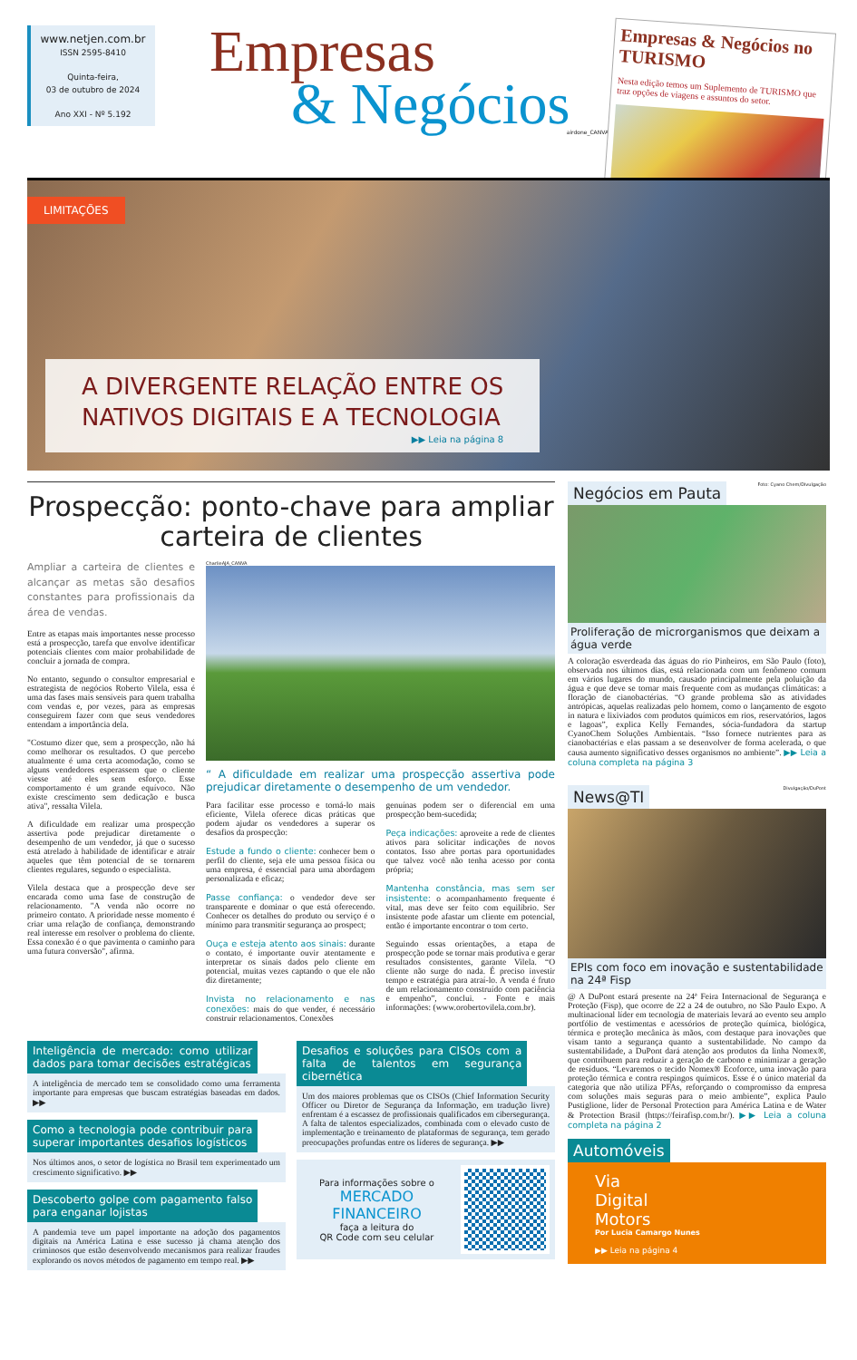www.netjen.com.br
ISSN 2595-8410
Quinta-feira,
03 de outubro de 2024
Ano XXI - Nº 5.192
Empresas
& Negócios
airdone_CANVA
Empresas & Negócios no TURISMO
Nesta edição temos um Suplemento de TURISMO que traz opções de viagens e assuntos do setor.
LIMITAÇÕES
A DIVERGENTE RELAÇÃO ENTRE OS
NATIVOS DIGITAIS E A TECNOLOGIA
▶▶ Leia na página 8
Prospecção: ponto-chave para ampliar carteira de clientes
Ampliar a carteira de clientes e alcançar as metas são desafios constantes para profissionais da área de vendas.
Entre as etapas mais importantes nesse processo está a prospecção, tarefa que envolve identificar potenciais clientes com maior probabilidade de concluir a jornada de compra.
No entanto, segundo o consultor empresarial e estrategista de negócios Roberto Vilela, essa é uma das fases mais sensíveis para quem trabalha com vendas e, por vezes, para as empresas conseguirem fazer com que seus vendedores entendam a importância dela.
"Costumo dizer que, sem a prospecção, não há como melhorar os resultados. O que percebo atualmente é uma certa acomodação, como se alguns vendedores esperassem que o cliente viesse até eles sem esforço. Esse comportamento é um grande equívoco. Não existe crescimento sem dedicação e busca ativa", ressalta Vilela.
A dificuldade em realizar uma prospecção assertiva pode prejudicar diretamente o desempenho de um vendedor, já que o sucesso está atrelado à habilidade de identificar e atrair aqueles que têm potencial de se tornarem clientes regulares, segundo o especialista.
Vilela destaca que a prospecção deve ser encarada como uma fase de construção de relacionamento. "A venda não ocorre no primeiro contato. A prioridade nesse momento é criar uma relação de confiança, demonstrando real interesse em resolver o problema do cliente. Essa conexão é o que pavimenta o caminho para uma futura conversão", afirma.
CharlieAJA_CANVA
“ A dificuldade em realizar uma prospecção assertiva pode prejudicar diretamente o desempenho de um vendedor.
Para facilitar esse processo e torná-lo mais eficiente, Vilela oferece dicas práticas que podem ajudar os vendedores a superar os desafios da prospecção:
Estude a fundo o cliente: conhecer bem o perfil do cliente, seja ele uma pessoa física ou uma empresa, é essencial para uma abordagem personalizada e eficaz;
Passe confiança: o vendedor deve ser transparente e dominar o que está oferecendo. Conhecer os detalhes do produto ou serviço é o mínimo para transmitir segurança ao prospect;
Ouça e esteja atento aos sinais: durante o contato, é importante ouvir atentamente e interpretar os sinais dados pelo cliente em potencial, muitas vezes captando o que ele não diz diretamente;
Invista no relacionamento e nas conexões: mais do que vender, é necessário construir relacionamentos. Conexões
genuínas podem ser o diferencial em uma prospecção bem-sucedida;
Peça indicações: aproveite a rede de clientes ativos para solicitar indicações de novos contatos. Isso abre portas para oportunidades que talvez você não tenha acesso por conta própria;
Mantenha constância, mas sem ser insistente: o acompanhamento frequente é vital, mas deve ser feito com equilíbrio. Ser insistente pode afastar um cliente em potencial, então é importante encontrar o tom certo.
Seguindo essas orientações, a etapa de prospecção pode se tornar mais produtiva e gerar resultados consistentes, garante Vilela. “O cliente não surge do nada. É preciso investir tempo e estratégia para atraí-lo. A venda é fruto de um relacionamento construído com paciência e empenho”, conclui. - Fonte e mais informações: (www.orobertovilela.com.br).
Inteligência de mercado: como utilizar dados para tomar decisões estratégicas
A inteligência de mercado tem se consolidado como uma ferramenta importante para empresas que buscam estratégias baseadas em dados. ▶▶
Como a tecnologia pode contribuir para superar importantes desafios logísticos
Nos últimos anos, o setor de logística no Brasil tem experimentado um crescimento significativo. ▶▶
Descoberto golpe com pagamento falso para enganar lojistas
A pandemia teve um papel importante na adoção dos pagamentos digitais na América Latina e esse sucesso já chama atenção dos criminosos que estão desenvolvendo mecanismos para realizar fraudes explorando os novos métodos de pagamento em tempo real. ▶▶
Desafios e soluções para CISOs com a falta de talentos em segurança cibernética
Um dos maiores problemas que os CISOs (Chief Information Security Officer ou Diretor de Segurança da Informação, em tradução livre) enfrentam é a escassez de profissionais qualificados em cibersegurança. A falta de talentos especializados, combinada com o elevado custo de implementação e treinamento de plataformas de segurança, tem gerado preocupações profundas entre os líderes de segurança. ▶▶
Para informações sobre o
MERCADO
FINANCEIRO
faça a leitura do
QR Code com seu celular
Negócios em Pauta Foto: Cyano Chem/Divulgação
Proliferação de microrganismos que deixam a água verde
A coloração esverdeada das águas do rio Pinheiros, em São Paulo (foto), observada nos últimos dias, está relacionada com um fenômeno comum em vários lugares do mundo, causado principalmente pela poluição da água e que deve se tornar mais frequente com as mudanças climáticas: a floração de cianobactérias. “O grande problema são as atividades antrópicas, aquelas realizadas pelo homem, como o lançamento de esgoto in natura e lixiviados com produtos químicos em rios, reservatórios, lagos e lagoas”, explica Kelly Fernandes, sócia-fundadora da startup CyanoChem Soluções Ambientais. “Isso fornece nutrientes para as cianobactérias e elas passam a se desenvolver de forma acelerada, o que causa aumento significativo desses organismos no ambiente”. ▶▶ Leia a coluna completa na página 3
News@TI Divulgação/DuPont
EPIs com foco em inovação e sustentabilidade na 24ª Fisp
@ A DuPont estará presente na 24ª Feira Internacional de Segurança e Proteção (Fisp), que ocorre de 22 a 24 de outubro, no São Paulo Expo. A multinacional líder em tecnologia de materiais levará ao evento seu amplo portfólio de vestimentas e acessórios de proteção química, biológica, térmica e proteção mecânica às mãos, com destaque para inovações que visam tanto a segurança quanto a sustentabilidade. No campo da sustentabilidade, a DuPont dará atenção aos produtos da linha Nomex®, que contribuem para reduzir a geração de carbono e minimizar a geração de resíduos. “Levaremos o tecido Nomex® Ecoforce, uma inovação para proteção térmica e contra respingos químicos. Esse é o único material da categoria que não utiliza PFAs, reforçando o compromisso da empresa com soluções mais seguras para o meio ambiente”, explica Paulo Pustiglione, líder de Personal Protection para América Latina e de Water & Protection Brasil (https://feirafisp.com.br/). ▶▶ Leia a coluna completa na página 2
Automóveis
Via
Digital
Motors
Por Lucia Camargo Nunes
▶▶ Leia na página 4